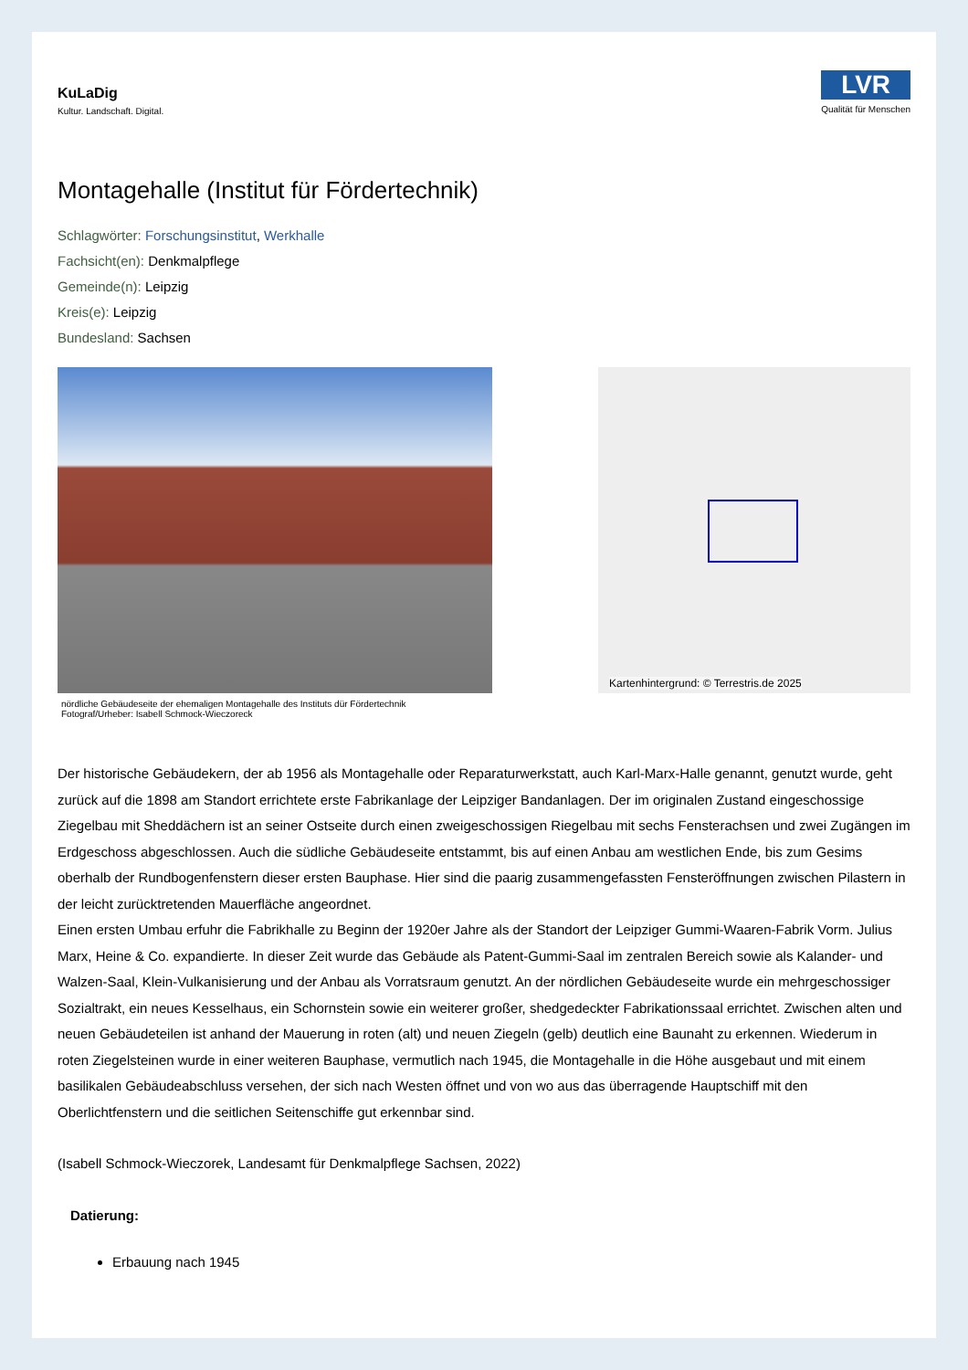KuLaDig
Kultur. Landschaft. Digital.
LVR
Qualität für Menschen
Montagehalle (Institut für Fördertechnik)
Schlagwörter: Forschungsinstitut, Werkhalle
Fachsicht(en): Denkmalpflege
Gemeinde(n): Leipzig
Kreis(e): Leipzig
Bundesland: Sachsen
nördliche Gebäudeseite der ehemaligen Montagehalle des Instituts dür Fördertechnik
Fotograf/Urheber: Isabell Schmock-Wieczoreck
Kartenhintergrund: © Terrestris.de 2025
Der historische Gebäudekern, der ab 1956 als Montagehalle oder Reparaturwerkstatt, auch Karl-Marx-Halle genannt, genutzt wurde, geht zurück auf die 1898 am Standort errichtete erste Fabrikanlage der Leipziger Bandanlagen. Der im originalen Zustand eingeschossige Ziegelbau mit Sheddächern ist an seiner Ostseite durch einen zweigeschossigen Riegelbau mit sechs Fensterachsen und zwei Zugängen im Erdgeschoss abgeschlossen. Auch die südliche Gebäudeseite entstammt, bis auf einen Anbau am westlichen Ende, bis zum Gesims oberhalb der Rundbogenfenstern dieser ersten Bauphase. Hier sind die paarig zusammengefassten Fensteröffnungen zwischen Pilastern in der leicht zurücktretenden Mauerfläche angeordnet.
Einen ersten Umbau erfuhr die Fabrikhalle zu Beginn der 1920er Jahre als der Standort der Leipziger Gummi-Waaren-Fabrik Vorm. Julius Marx, Heine & Co. expandierte. In dieser Zeit wurde das Gebäude als Patent-Gummi-Saal im zentralen Bereich sowie als Kalander- und Walzen-Saal, Klein-Vulkanisierung und der Anbau als Vorratsraum genutzt. An der nördlichen Gebäudeseite wurde ein mehrgeschossiger Sozialtrakt, ein neues Kesselhaus, ein Schornstein sowie ein weiterer großer, shedgedeckter Fabrikationssaal errichtet. Zwischen alten und neuen Gebäudeteilen ist anhand der Mauerung in roten (alt) und neuen Ziegeln (gelb) deutlich eine Baunaht zu erkennen. Wiederum in roten Ziegelsteinen wurde in einer weiteren Bauphase, vermutlich nach 1945, die Montagehalle in die Höhe ausgebaut und mit einem basilikalen Gebäudeabschluss versehen, der sich nach Westen öffnet und von wo aus das überragende Hauptschiff mit den Oberlichtfenstern und die seitlichen Seitenschiffe gut erkennbar sind.
(Isabell Schmock-Wieczorek, Landesamt für Denkmalpflege Sachsen, 2022)
Datierung:
Erbauung nach 1945